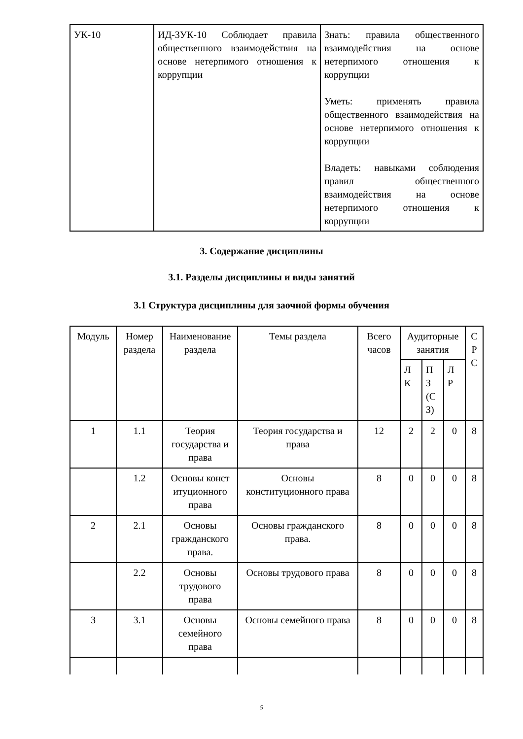| УК-10 | ИД-3УК-10 Соблюдает правила общественного взаимодействия на основе нетерпимого отношения к коррупции | Знать: правила общественного взаимодействия на основе нетерпимого отношения к коррупции Уметь: применять правила общественного взаимодействия на основе нетерпимого отношения к коррупции Владеть: навыками соблюдения правил общественного взаимодействия на основе нетерпимого отношения к коррупции |
3. Содержание дисциплины
3.1. Разделы дисциплины и виды занятий
3.1 Структура дисциплины для заочной формы обучения
| Модуль | Номер раздела | Наименование раздела | Темы раздела | Всего часов | Аудиторные занятия | | | С Р С |
| --- | --- | --- | --- | --- | --- | --- | --- | --- |
| | | | | | Л К | П З (С З) | Л Р | |
| 1 | 1.1 | Теория государства и права | Теория государства и права | 12 | 2 | 2 | 0 | 8 |
| | 1.2 | Основы конст итуционного права | Основы конституционного права | 8 | 0 | 0 | 0 | 8 |
| 2 | 2.1 | Основы гражданского права. | Основы гражданского права. | 8 | 0 | 0 | 0 | 8 |
| | 2.2 | Основы трудового права | Основы трудового права | 8 | 0 | 0 | 0 | 8 |
| 3 | 3.1 | Основы семейного права | Основы семейного права | 8 | 0 | 0 | 0 | 8 |
5